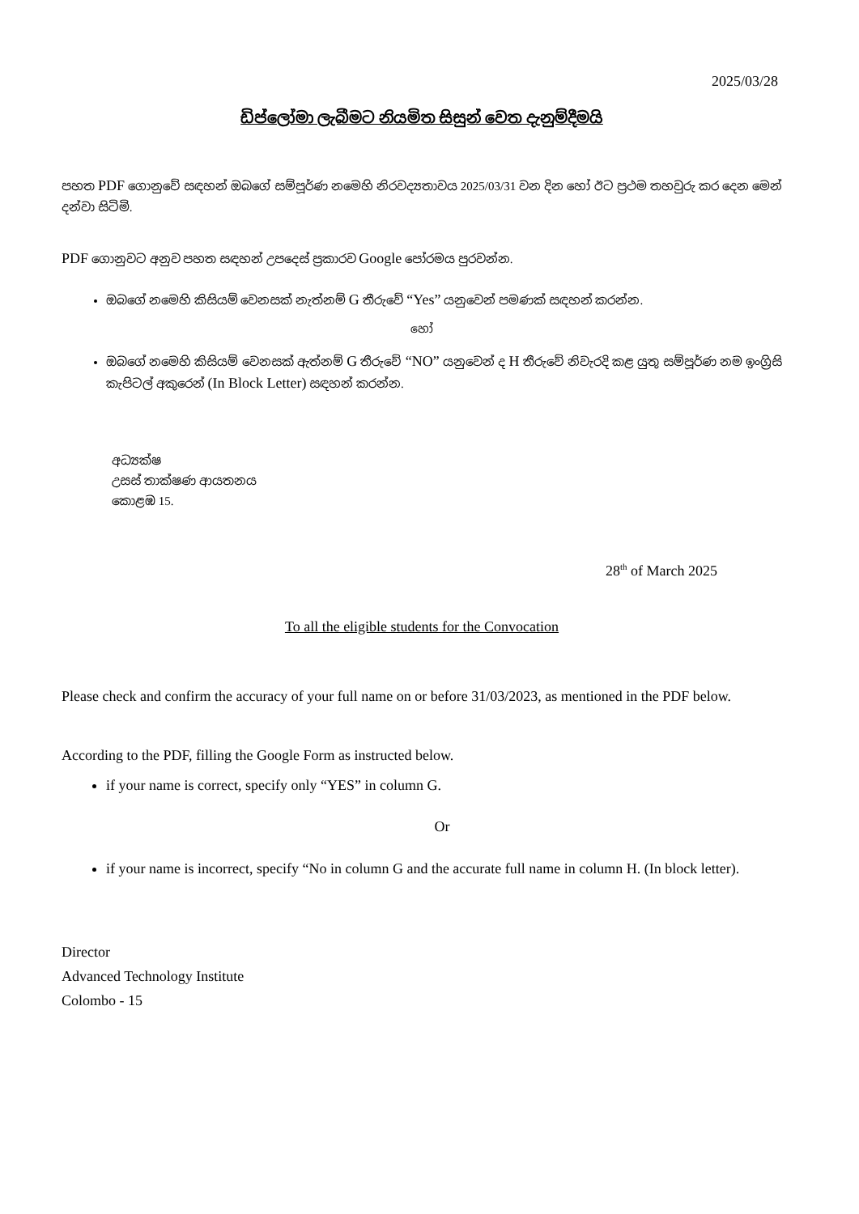2025/03/28
ඩිප්ලෝමා ලැබීමට නියමිත සිසුන් වෙත දැනුම්දීමයි
පහත PDF ගොනුවේ සඳහන් ඔබගේ සම්පූර්ණ නමෙහි නිරවද්‍යතාවය 2025/03/31 වන දින හෝ ඊට ප්‍රථම තහවුරු කර දෙන මෙන් දන්වා සිටිමි.
PDF ගොනුවට අනුව පහත සඳහන් උපදෙස් ප්‍රකාරව Google පෝරමය පුරවන්න.
ඔබගේ නමෙහි කිසියම් වෙනසක් නැත්නම් G තීරුවේ “Yes” යනුවෙන් පමණක් සඳහන් කරන්න.
හෝ
ඔබගේ නමෙහි කිසියම් වෙනසක් ඇත්නම් G තීරුවේ “NO” යනුවෙන් ද H තීරුවේ නිවැරදි කළ යුතු සම්පූර්ණ නම ඉංග්‍රිසි කැපිටල් අකුරෙන් (In Block Letter) සඳහන් කරන්න.
අධ්‍යක්ෂ
උසස් තාක්ෂණ ආයතනය
කොළඹ 15.
28<sup>th</sup> of March 2025
To all the eligible students for the Convocation
Please check and confirm the accuracy of your full name on or before 31/03/2023, as mentioned in the PDF below.
According to the PDF, filling the Google Form as instructed below.
if your name is correct, specify only “YES” in column G.
Or
if your name is incorrect, specify “No in column G and the accurate full name in column H. (In block letter).
Director
Advanced Technology Institute
Colombo - 15